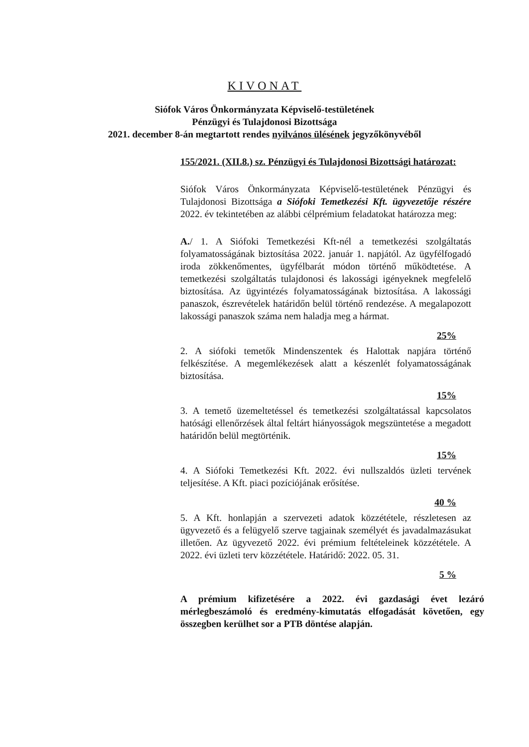KIVONAT
Siófok Város Önkormányzata Képviselő-testületének
Pénzügyi és Tulajdonosi Bizottsága
2021. december 8-án megtartott rendes nyilvános ülésének jegyzőkönyvéből
155/2021. (XII.8.) sz. Pénzügyi és Tulajdonosi Bizottsági határozat:
Siófok Város Önkormányzata Képviselő-testületének Pénzügyi és Tulajdonosi Bizottsága a Siófoki Temetkezési Kft. ügyvezetője részére 2022. év tekintetében az alábbi célprémium feladatokat határozza meg:
A./ 1. A Siófoki Temetkezési Kft-nél a temetkezési szolgáltatás folyamatosságának biztosítása 2022. január 1. napjától. Az ügyfélfogadó iroda zökkenőmentes, ügyfélbarát módon történő működtetése. A temetkezési szolgáltatás tulajdonosi és lakossági igényeknek megfelelő biztosítása. Az ügyintézés folyamatosságának biztosítása. A lakossági panaszok, észrevételek határidőn belül történő rendezése. A megalapozott lakossági panaszok száma nem haladja meg a hármat.
25%
2. A siófoki temetők Mindenszentek és Halottak napjára történő felkészítése. A megemlékezések alatt a készenlét folyamatosságának biztosítása.
15%
3. A temető üzemeltetéssel és temetkezési szolgáltatással kapcsolatos hatósági ellenőrzések által feltárt hiányosságok megszüntetése a megadott határidőn belül megtörténik.
15%
4. A Siófoki Temetkezési Kft. 2022. évi nullszaldós üzleti tervének teljesítése. A Kft. piaci pozíciójának erősítése.
40 %
5. A Kft. honlapján a szervezeti adatok közzététele, részletesen az ügyvezető és a felügyelő szerve tagjainak személyét és javadalmazásukat illetően. Az ügyvezető 2022. évi prémium feltételeinek közzététele. A 2022. évi üzleti terv közzététele. Határidő: 2022. 05. 31.
5 %
A prémium kifizetésére a 2022. évi gazdasági évet lezáró mérlegbeszámoló és eredmény-kimutatás elfogadását követően, egy összegben kerülhet sor a PTB döntése alapján.